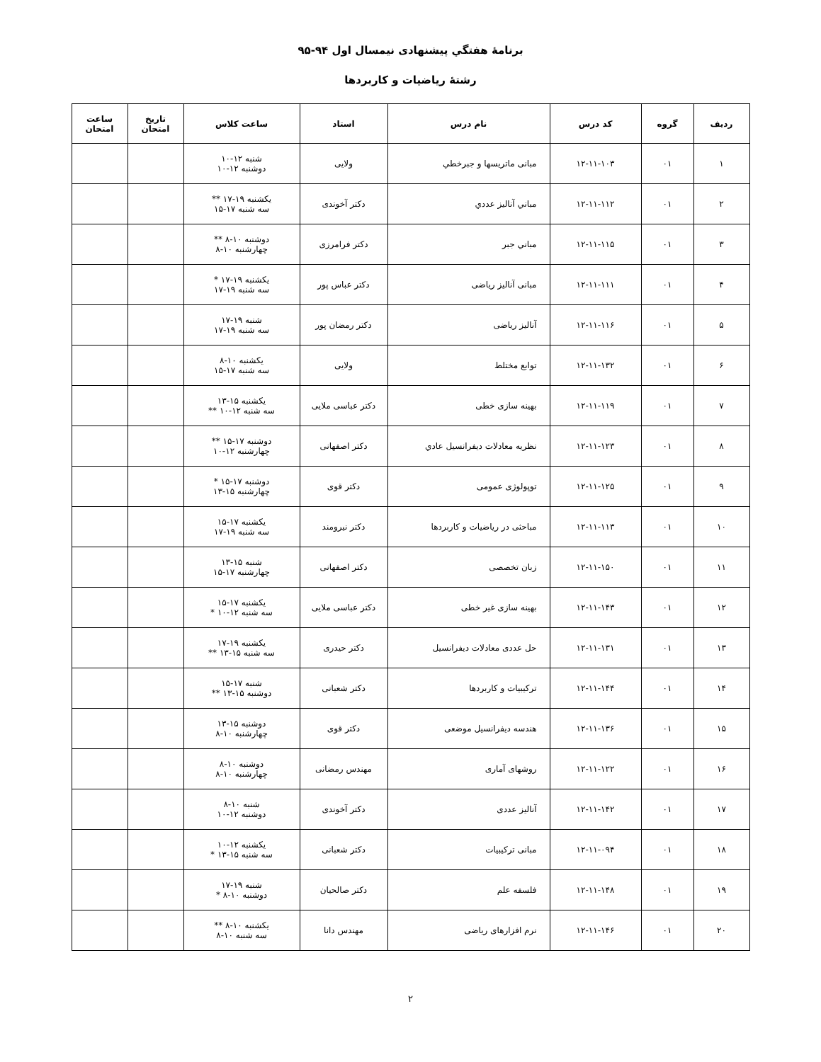برنامهٔ هفتگي پيشنهادی نيمسال اول ۹۴-۹۵
رشتهٔ رياضيات و كاربردها
| رديف | گروه | كد درس | نام درس | استاد | ساعت كلاس | تاريخ امتحان | ساعت امتحان |
| --- | --- | --- | --- | --- | --- | --- | --- |
| ۱ | ۰۱ | ۱۲-۱۱-۱۰۳ | مبانی ماتريسها و جبرخطي | ولايی | شنبه ۱۲-۱۰ دوشنبه ۱۲-۱۰ | | |
| ۲ | ۰۱ | ۱۲-۱۱-۱۱۲ | مباني آناليز عددي | دكتر آخوندی | يكشنبه ۱۹-۱۷ ** سه شنبه ۱۷-۱۵ | | |
| ۳ | ۰۱ | ۱۲-۱۱-۱۱۵ | مباني جبر | دكتر فرامرزی | دوشنبه ۱۰-۸ ** چهارشنبه ۱۰-۸ | | |
| ۴ | ۰۱ | ۱۲-۱۱-۱۱۱ | مبانی آناليز رياضی | دكتر عباس پور | يكشنبه ۱۹-۱۷ * سه شنبه ۱۹-۱۷ | | |
| ۵ | ۰۱ | ۱۲-۱۱-۱۱۶ | آناليز رياضی | دكتر رمضان پور | شنبه ۱۹-۱۷ سه شنبه ۱۹-۱۷ | | |
| ۶ | ۰۱ | ۱۲-۱۱-۱۳۲ | توابع مختلط | ولايی | يكشنبه ۱۰-۸ سه شنبه ۱۷-۱۵ | | |
| ۷ | ۰۱ | ۱۲-۱۱-۱۱۹ | بهينه سازی خطی | دكتر عباسی ملايی | يكشنبه ۱۵-۱۳ سه شنبه ۱۲-۱۰ ** | | |
| ۸ | ۰۱ | ۱۲-۱۱-۱۲۳ | نظريه معادلات ديفرانسيل عادي | دكتر اصفهانی | دوشنبه ۱۷-۱۵ ** چهارشنبه ۱۲-۱۰ | | |
| ۹ | ۰۱ | ۱۲-۱۱-۱۲۵ | توپولوژی عمومی | دكتر قوی | دوشنبه ۱۷-۱۵ * چهارشنبه ۱۵-۱۳ | | |
| ۱۰ | ۰۱ | ۱۲-۱۱-۱۱۳ | مباحثی در رياضيات و كاربردها | دكتر نيرومند | يكشنبه ۱۷-۱۵ سه شنبه ۱۹-۱۷ | | |
| ۱۱ | ۰۱ | ۱۲-۱۱-۱۵۰ | زبان تخصصی | دكتر اصفهانی | شنبه ۱۵-۱۳ چهارشنبه ۱۷-۱۵ | | |
| ۱۲ | ۰۱ | ۱۲-۱۱-۱۴۳ | بهينه سازی غير خطی | دكتر عباسی ملايی | يكشنبه ۱۷-۱۵ سه شنبه ۱۲-۱۰ * | | |
| ۱۳ | ۰۱ | ۱۲-۱۱-۱۳۱ | حل عددی معادلات ديفرانسيل | دكتر حيدری | يكشنبه ۱۹-۱۷ سه شنبه ۱۵-۱۳ ** | | |
| ۱۴ | ۰۱ | ۱۲-۱۱-۱۴۴ | تركيبيات و كاربردها | دكتر شعبانی | شنبه ۱۷-۱۵ دوشنبه ۱۵-۱۳ ** | | |
| ۱۵ | ۰۱ | ۱۲-۱۱-۱۳۶ | هندسه ديفرانسيل موضعی | دكتر قوی | دوشنبه ۱۵-۱۳ چهارشنبه ۱۰-۸ | | |
| ۱۶ | ۰۱ | ۱۲-۱۱-۱۲۲ | روشهای آماری | مهندس رمضانی | دوشنبه ۱۰-۸ چهارشنبه ۱۰-۸ | | |
| ۱۷ | ۰۱ | ۱۲-۱۱-۱۴۲ | آناليز عددی | دكتر آخوندی | شنبه ۱۰-۸ دوشنبه ۱۲-۱۰ | | |
| ۱۸ | ۰۱ | ۱۲-۱۱-۰۹۴ | مبانی تركيبيات | دكتر شعبانی | يكشنبه ۱۲-۱۰ سه شنبه ۱۵-۱۳ * | | |
| ۱۹ | ۰۱ | ۱۲-۱۱-۱۴۸ | فلسفه علم | دكتر صالحيان | شنبه ۱۹-۱۷ دوشنبه ۱۰-۸ * | | |
| ۲۰ | ۰۱ | ۱۲-۱۱-۱۴۶ | نرم افزارهای رياضی | مهندس دانا | يكشنبه ۱۰-۸ ** سه شنبه ۱۰-۸ | | |
۲